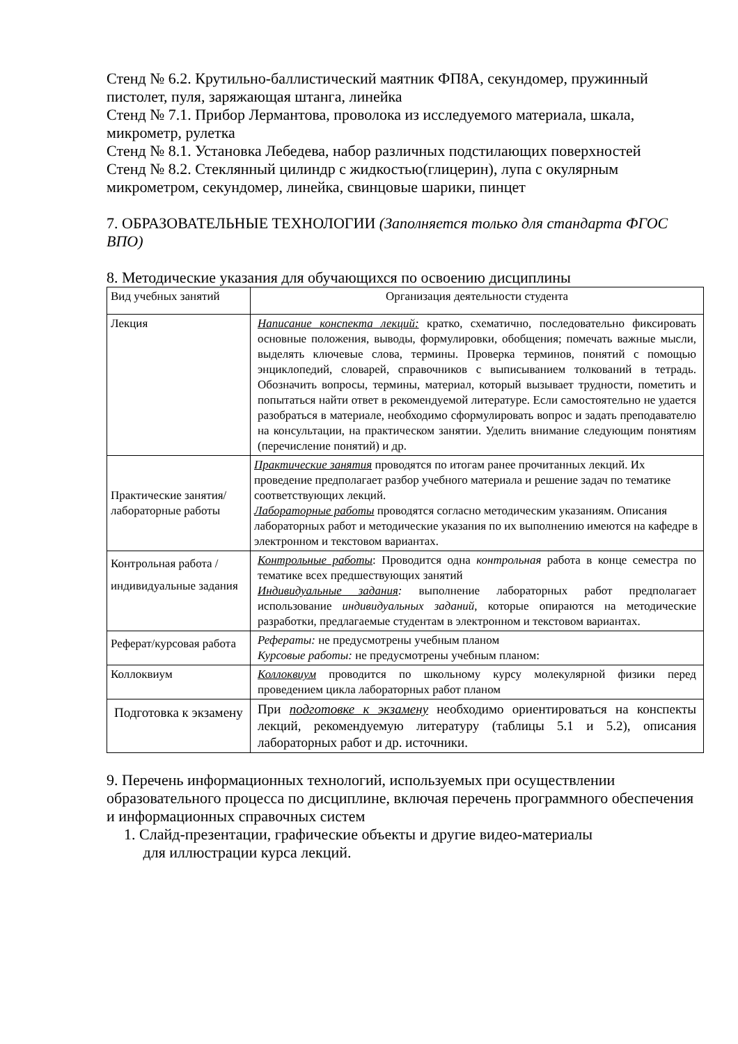Стенд № 6.2. Крутильно-баллистический маятник ФП8А, секундомер, пружинный пистолет, пуля, заряжающая штанга, линейка
Стенд № 7.1. Прибор Лермантова, проволока из исследуемого материала, шкала, микрометр, рулетка
Стенд № 8.1. Установка Лебедева, набор различных подстилающих поверхностей
Стенд № 8.2. Стеклянный цилиндр с жидкостью(глицерин), лупа с окулярным микрометром, секундомер, линейка, свинцовые шарики, пинцет
7. ОБРАЗОВАТЕЛЬНЫЕ ТЕХНОЛОГИИ (Заполняется только для стандарта ФГОС ВПО)
8. Методические указания для обучающихся по освоению дисциплины
| Вид учебных занятий | Организация деятельности студента |
| Лекция | Написание конспекта лекций: кратко, схематично, последовательно фиксировать основные положения, выводы, формулировки, обобщения; помечать важные мысли, выделять ключевые слова, термины. Проверка терминов, понятий с помощью энциклопедий, словарей, справочников с выписыванием толкований в тетрадь. Обозначить вопросы, термины, материал, который вызывает трудности, пометить и попытаться найти ответ в рекомендуемой литературе. Если самостоятельно не удается разобраться в материале, необходимо сформулировать вопрос и задать преподавателю на консультации, на практическом занятии. Уделить внимание следующим понятиям (перечисление понятий) и др. |
| Практические занятия/ лабораторные работы | Практические занятия проводятся по итогам ранее прочитанных лекций. Их проведение предполагает разбор учебного материала и решение задач по тематике соответствующих лекций. Лабораторные работы проводятся согласно методическим указаниям. Описания лабораторных работ и методические указания по их выполнению имеются на кафедре в электронном и текстовом вариантах. |
| Контрольная работа / индивидуальные задания | Контрольные работы : Проводится одна контрольная работа в конце семестра по тематике всех предшествующих занятий Индивидуальные задания : выполнение лабораторных работ предполагает использование индивидуальных заданий , которые опираются на методические разработки, предлагаемые студентам в электронном и текстовом вариантах. |
| Реферат/курсовая работа | Рефераты: не предусмотрены учебным планом Курсовые работы: не предусмотрены учебным планом: |
| Коллоквиум | Коллоквиум проводится по школьному курсу молекулярной физики перед проведением цикла лабораторных работ планом |
| Подготовка к экзамену | При подготовке к экзамену необходимо ориентироваться на конспекты лекций, рекомендуемую литературу (таблицы 5.1 и 5.2), описания лабораторных работ и др. источники. |
9. Перечень информационных технологий, используемых при осуществлении образовательного процесса по дисциплине, включая перечень программного обеспечения и информационных справочных систем
1. Слайд-презентации, графические объекты и другие видео-материалы
для иллюстрации курса лекций.